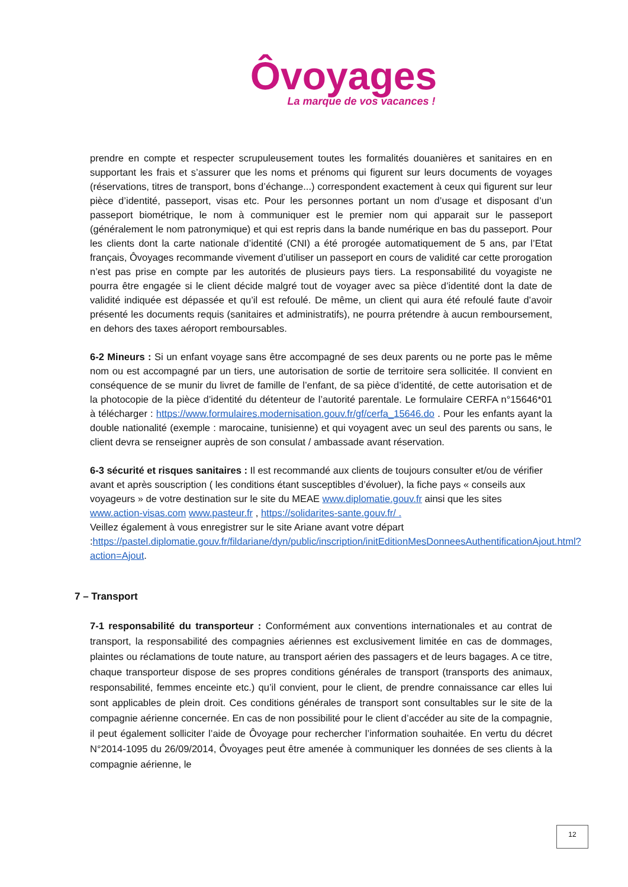Ôvoyages
La marque de vos vacances !
prendre en compte et respecter scrupuleusement toutes les formalités douanières et sanitaires en en supportant les frais et s’assurer que les noms et prénoms qui figurent sur leurs documents de voyages (réservations, titres de transport, bons d’échange...) correspondent exactement à ceux qui figurent sur leur pièce d’identité, passeport, visas etc. Pour les personnes portant un nom d’usage et disposant d’un passeport biométrique, le nom à communiquer est le premier nom qui apparait sur le passeport (généralement le nom patronymique) et qui est repris dans la bande numérique en bas du passeport. Pour les clients dont la carte nationale d’identité (CNI) a été prorogée automatiquement de 5 ans, par l’Etat français, Ôvoyages recommande vivement d’utiliser un passeport en cours de validité car cette prorogation n’est pas prise en compte par les autorités de plusieurs pays tiers. La responsabilité du voyagiste ne pourra être engagée si le client décide malgré tout de voyager avec sa pièce d’identité dont la date de validité indiquée est dépassée et qu’il est refoulé. De même, un client qui aura été refoulé faute d’avoir présenté les documents requis (sanitaires et administratifs), ne pourra prétendre à aucun remboursement, en dehors des taxes aéroport remboursables.
6-2 Mineurs : Si un enfant voyage sans être accompagné de ses deux parents ou ne porte pas le même nom ou est accompagné par un tiers, une autorisation de sortie de territoire sera sollicitée. Il convient en conséquence de se munir du livret de famille de l’enfant, de sa pièce d’identité, de cette autorisation et de la photocopie de la pièce d’identité du détenteur de l’autorité parentale. Le formulaire CERFA n°15646*01 à télécharger : https://www.formulaires.modernisation.gouv.fr/gf/cerfa_15646.do . Pour les enfants ayant la double nationalité (exemple : marocaine, tunisienne) et qui voyagent avec un seul des parents ou sans, le client devra se renseigner auprès de son consulat / ambassade avant réservation.
6-3 sécurité et risques sanitaires : Il est recommandé aux clients de toujours consulter et/ou de vérifier avant et après souscription ( les conditions étant susceptibles d’évoluer), la fiche pays « conseils aux voyageurs » de votre destination sur le site du MEAE www.diplomatie.gouv.fr ainsi que les sites www.action-visas.com www.pasteur.fr , https://solidarites-sante.gouv.fr/ .
Veillez également à vous enregistrer sur le site Ariane avant votre départ :https://pastel.diplomatie.gouv.fr/fildariane/dyn/public/inscription/initEditionMesDonneesAuthentificationAjout.html?action=Ajout.
7 – Transport
7-1 responsabilité du transporteur : Conformément aux conventions internationales et au contrat de transport, la responsabilité des compagnies aériennes est exclusivement limitée en cas de dommages, plaintes ou réclamations de toute nature, au transport aérien des passagers et de leurs bagages. A ce titre, chaque transporteur dispose de ses propres conditions générales de transport (transports des animaux, responsabilité, femmes enceinte etc.) qu’il convient, pour le client, de prendre connaissance car elles lui sont applicables de plein droit. Ces conditions générales de transport sont consultables sur le site de la compagnie aérienne concernée. En cas de non possibilité pour le client d’accéder au site de la compagnie, il peut également solliciter l’aide de Ôvoyage pour rechercher l’information souhaitée. En vertu du décret N°2014-1095 du 26/09/2014, Ôvoyages peut être amenée à communiquer les données de ses clients à la compagnie aérienne, le
12